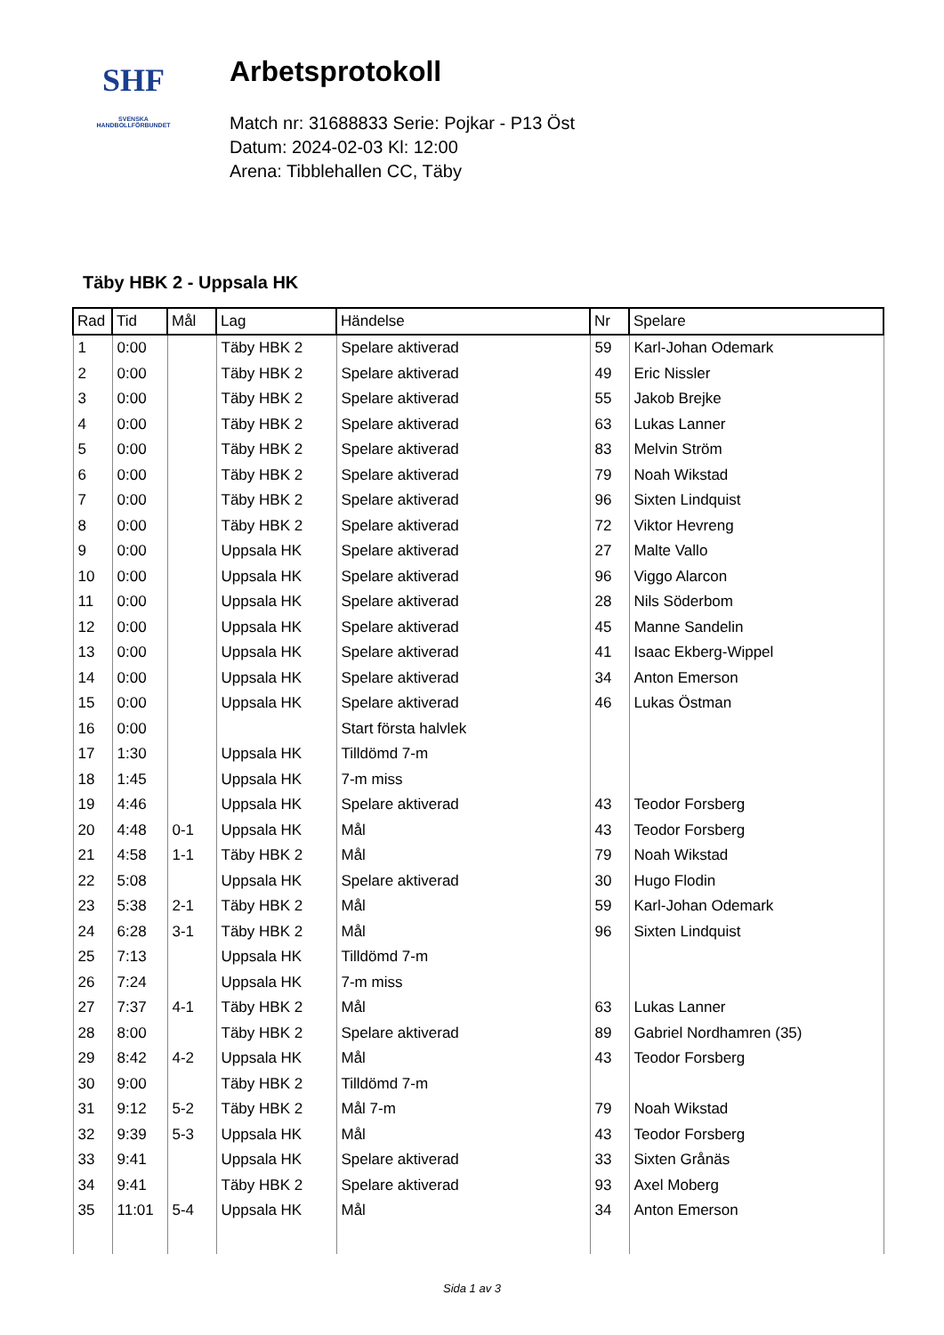SHF
SVENSKA
HANDBOLLFÖRBUNDET
Arbetsprotokoll
Match nr: 31688833 Serie: Pojkar - P13 Öst
Datum: 2024-02-03 Kl: 12:00
Arena: Tibblehallen CC, Täby
Täby HBK 2 - Uppsala HK
| Rad | Tid | Mål | Lag | Händelse | Nr | Spelare |
| --- | --- | --- | --- | --- | --- | --- |
| 1 | 0:00 | | Täby HBK 2 | Spelare aktiverad | 59 | Karl-Johan Odemark |
| 2 | 0:00 | | Täby HBK 2 | Spelare aktiverad | 49 | Eric Nissler |
| 3 | 0:00 | | Täby HBK 2 | Spelare aktiverad | 55 | Jakob Brejke |
| 4 | 0:00 | | Täby HBK 2 | Spelare aktiverad | 63 | Lukas Lanner |
| 5 | 0:00 | | Täby HBK 2 | Spelare aktiverad | 83 | Melvin Ström |
| 6 | 0:00 | | Täby HBK 2 | Spelare aktiverad | 79 | Noah Wikstad |
| 7 | 0:00 | | Täby HBK 2 | Spelare aktiverad | 96 | Sixten Lindquist |
| 8 | 0:00 | | Täby HBK 2 | Spelare aktiverad | 72 | Viktor Hevreng |
| 9 | 0:00 | | Uppsala HK | Spelare aktiverad | 27 | Malte Vallo |
| 10 | 0:00 | | Uppsala HK | Spelare aktiverad | 96 | Viggo Alarcon |
| 11 | 0:00 | | Uppsala HK | Spelare aktiverad | 28 | Nils Söderbom |
| 12 | 0:00 | | Uppsala HK | Spelare aktiverad | 45 | Manne Sandelin |
| 13 | 0:00 | | Uppsala HK | Spelare aktiverad | 41 | Isaac Ekberg-Wippel |
| 14 | 0:00 | | Uppsala HK | Spelare aktiverad | 34 | Anton Emerson |
| 15 | 0:00 | | Uppsala HK | Spelare aktiverad | 46 | Lukas Östman |
| 16 | 0:00 | | | Start första halvlek | | |
| 17 | 1:30 | | Uppsala HK | Tilldömd 7-m | | |
| 18 | 1:45 | | Uppsala HK | 7-m miss | | |
| 19 | 4:46 | | Uppsala HK | Spelare aktiverad | 43 | Teodor Forsberg |
| 20 | 4:48 | 0-1 | Uppsala HK | Mål | 43 | Teodor Forsberg |
| 21 | 4:58 | 1-1 | Täby HBK 2 | Mål | 79 | Noah Wikstad |
| 22 | 5:08 | | Uppsala HK | Spelare aktiverad | 30 | Hugo Flodin |
| 23 | 5:38 | 2-1 | Täby HBK 2 | Mål | 59 | Karl-Johan Odemark |
| 24 | 6:28 | 3-1 | Täby HBK 2 | Mål | 96 | Sixten Lindquist |
| 25 | 7:13 | | Uppsala HK | Tilldömd 7-m | | |
| 26 | 7:24 | | Uppsala HK | 7-m miss | | |
| 27 | 7:37 | 4-1 | Täby HBK 2 | Mål | 63 | Lukas Lanner |
| 28 | 8:00 | | Täby HBK 2 | Spelare aktiverad | 89 | Gabriel Nordhamren (35) |
| 29 | 8:42 | 4-2 | Uppsala HK | Mål | 43 | Teodor Forsberg |
| 30 | 9:00 | | Täby HBK 2 | Tilldömd 7-m | | |
| 31 | 9:12 | 5-2 | Täby HBK 2 | Mål 7-m | 79 | Noah Wikstad |
| 32 | 9:39 | 5-3 | Uppsala HK | Mål | 43 | Teodor Forsberg |
| 33 | 9:41 | | Uppsala HK | Spelare aktiverad | 33 | Sixten Grånäs |
| 34 | 9:41 | | Täby HBK 2 | Spelare aktiverad | 93 | Axel Moberg |
| 35 | 11:01 | 5-4 | Uppsala HK | Mål | 34 | Anton Emerson |
Sida 1 av 3